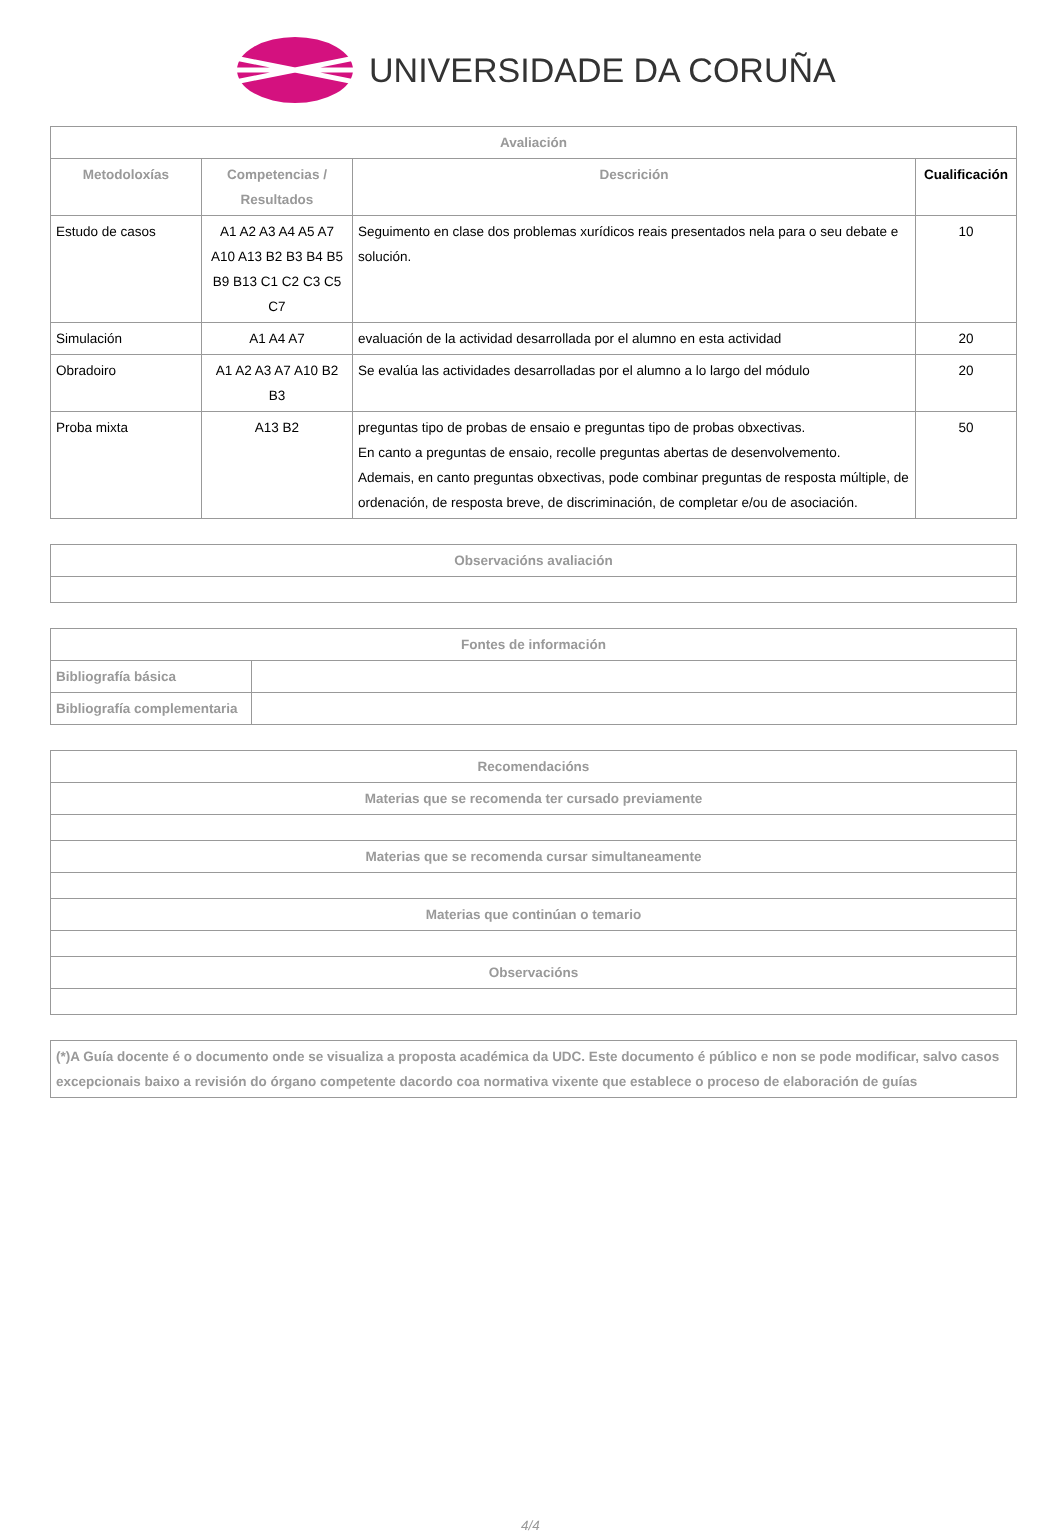UNIVERSIDADE DA CORUÑA
| Avaliación | | | |
| --- | --- | --- | --- |
| Metodoloxías | Competencias / Resultados | Descrición | Cualificación |
| Estudo de casos | A1 A2 A3 A4 A5 A7 A10 A13 B2 B3 B4 B5 B9 B13 C1 C2 C3 C5 C7 | Seguimento en clase dos problemas xurídicos reais presentados nela para o seu debate e solución. | 10 |
| Simulación | A1 A4 A7 | evaluación de la actividad desarrollada por el alumno en esta actividad | 20 |
| Obradoiro | A1 A2 A3 A7 A10 B2 B3 | Se evalúa las actividades desarrolladas por el alumno a lo largo del módulo | 20 |
| Proba mixta | A13 B2 | preguntas tipo de probas de ensaio e preguntas tipo de probas obxectivas. En canto a preguntas de ensaio, recolle preguntas abertas de desenvolvemento. Ademais, en canto preguntas obxectivas, pode combinar preguntas de resposta múltiple, de ordenación, de resposta breve, de discriminación, de completar e/ou de asociación. | 50 |
| Observacións avaliación |
| --- |
| Fontes de información | |
| --- | --- |
| Bibliografía básica | |
| Bibliografía complementaria | |
| Recomendacións |
| --- |
| Materias que se recomenda ter cursado previamente |
| Materias que se recomenda cursar simultaneamente |
| Materias que continúan o temario |
| Observacións |
| (*)A Guía docente é o documento onde se visualiza a proposta académica da UDC. Este documento é público e non se pode modificar, salvo casos excepcionais baixo a revisión do órgano competente dacordo coa normativa vixente que establece o proceso de elaboración de guías |
| --- |
4/4